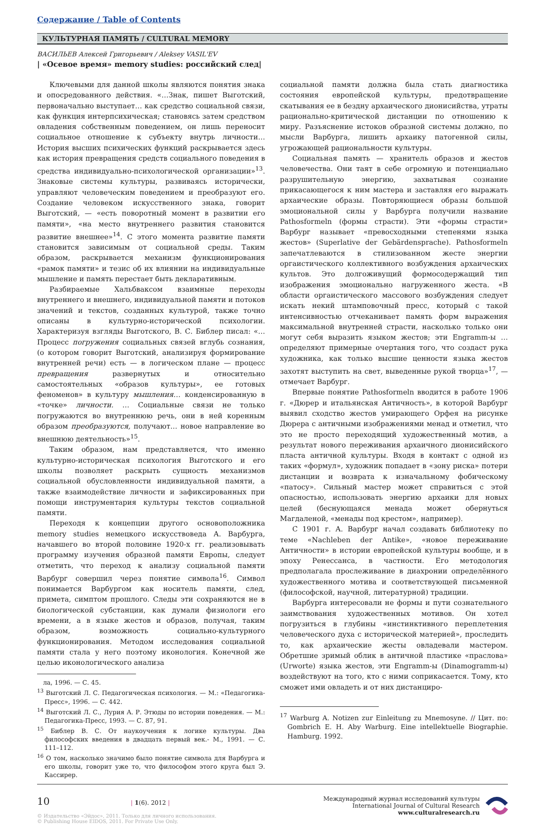Содержание / Table of Contents
КУЛЬТУРНАЯ ПАМЯТЬ / CULTURAL MEMORY
ВАСИЛЬЕВ Алексей Григорьевич / Aleksey VASIL'EV
| «Осевое время» memory studies: российский след|
Ключевыми для данной школы являются понятия знака и опосредованного действия. «…Знак, пишет Выготский, первоначально выступает… как средство социальной связи, как функция интерпсихическая; становясь затем средством овладения собственным поведением, он лишь переносит социальное отношение к субъекту внутрь личности… История высших психических функций раскрывается здесь как история превращения средств социального поведения в средства индивидуально-психологической организации»<sup>13</sup>. Знаковые системы культуры, развиваясь исторически, управляют человеческим поведением и преобразуют его. Создание человеком искусственного знака, говорит Выготский, — «есть поворотный момент в развитии его памяти», «на место внутреннего развития становится развитие внешнее»<sup>14</sup>. С этого момента развитие памяти становится зависимым от социальной среды. Таким образом, раскрывается механизм функционирования «рамок памяти» и тезис об их влиянии на индивидуальные мышление и память перестает быть декларативным.
Разбираемые Хальбваксом взаимные переходы внутреннего и внешнего, индивидуальной памяти и потоков значений и текстов, созданных культурой, также точно описаны в культурно-исторической психологии. Характеризуя взгляды Выготского, В. С. Библер писал: «…Процесс погружения социальных связей вглубь сознания, (о котором говорит Выготский, анализируя формирование внутренней речи) есть — в логическом плане — процесс превращения развернутых и относительно самостоятельных «образов культуры», ее готовых феноменов» в культуру мышления… конденсированную в «точке» личности. … Социальные связи не только погружаются во внутреннюю речь, они в ней коренным образом преобразуются, получают… новое направление во внешнюю деятельность»<sup>15</sup>.
Таким образом, нам представляется, что именно культурно-историческая психология Выготского и его школы позволяет раскрыть сущность механизмов социальной обусловленности индивидуальной памяти, а также взаимодействие личности и зафиксированных при помощи инструментария культуры текстов социальной памяти.
Переходя к концепции другого основоположника memory studies немецкого искусствоведа А. Варбурга, начавшего во второй половине 1920-х гг. реализовывать программу изучения образной памяти Европы, следует отметить, что переход к анализу социальной памяти Варбург совершил через понятие символа<sup>16</sup>. Символ понимается Варбургом как носитель памяти, след, примета, симптом прошлого. Следы эти сохраняются не в биологической субстанции, как думали физиологи его времени, а в языке жестов и образов, получая, таким образом, возможность социально-культурного функционирования. Методом исследования социальной памяти стала у него поэтому иконология. Конечной же целью иконологического анализа
ла, 1996. — С. 45.
<sup>13</sup> Выготский Л. С. Педагогическая психология. — М.: «Педагогика-Пресс», 1996. — С. 442.
<sup>14</sup> Выготский Л. С., Лурия А. Р. Этюды по истории поведения. — М.: Педагогика-Пресс, 1993. — С. 87, 91.
<sup>15</sup> Библер В. С. От наукоучения к логике культуры. Два философских введения в двадцать первый век.- М., 1991. — С. 111–112.
<sup>16</sup> О том, насколько значимо было понятие символа для Варбурга и его школы, говорит уже то, что философом этого круга был Э. Кассирер.
социальной памяти должна была стать диагностика состояния европейской культуры, предотвращение скатывания ее в бездну архаического дионисийства, утраты рационально-критической дистанции по отношению к миру. Разъяснение истоков образной системы должно, по мысли Варбурга, лишить архаику патогенной силы, угрожающей рациональности культуры.
Социальная память — хранитель образов и жестов человечества. Они таят в себе огромную и потенциально разрушительную энергию, захватывая сознание прикасающегося к ним мастера и заставляя его выражать архаические образы. Повторяющиеся образы большой эмоциональной силы у Варбурга получили название Pathosformeln (формы страсти). Эти «формы страсти» Варбург называет «превосходными степенями языка жестов» (Superlative der Gebärdensprache). Pathosformeln запечатлеваются в стилизованном жесте энергии оргаистического коллективного возбуждения архаических культов. Это долгоживущий формосодержащий тип изображения эмоционально нагруженного жеста. «В области оргаистического массового возбуждения следует искать некий штамповочный пресс, который с такой интенсивностью отчеканивает память форм выражения максимальной внутренней страсти, насколько только они могут себя выразить языком жестов; эти Engramm-ы … определяют примерные очертания того, что создаст рука художника, как только высшие ценности языка жестов захотят выступить на свет, выведенные рукой творца»<sup>17</sup>, — отмечает Варбург.
Впервые понятие Pathosformeln вводится в работе 1906 г. «Дюрер и итальянская Античность», в которой Варбург выявил сходство жестов умирающего Орфея на рисунке Дюрера с античными изображениями менад и отметил, что это не просто переходящий художественный мотив, а результат нового переживания архаичного дионисийского пласта античной культуры. Входя в контакт с одной из таких «формул», художник попадает в «зону риска» потери дистанции и возврата к изначальному фобическому «патосу». Сильный мастер может справиться с этой опасностью, использовать энергию архаики для новых целей (беснующаяся менада может обернуться Магдаленой, «менады под крестом», например).
С 1901 г. А. Варбург начал создавать библиотеку по теме «Nachleben der Antike», «новое переживание Античности» в истории европейской культуры вообще, и в эпоху Ренессанса, в частности. Его методология предполагала прослеживание в диахронии определённого художественного мотива и соответствующей письменной (философской, научной, литературной) традиции.
Варбурга интересовали не формы и пути сознательного заимствования художественных мотивов. Он хотел погрузиться в глубины «инстинктивного переплетения человеческого духа с исторической материей», проследить то, как архаические жесты овладевали мастером. Обретшие зримый облик в античной пластике «праслова» (Urworte) языка жестов, эти Engramm-ы (Dinamogramm-ы) воздействуют на того, кто с ними соприкасается. Тому, кто сможет ими овладеть и от них дистанциро-
<sup>17</sup> Warburg A. Notizen zur Einleitung zu Mnemosyne. // Цит. по: Gombrich E. H. Aby Warburg. Eine intellektuelle Biographie. Hamburg. 1992.
10 | 1(6). 2012 |
© Издательство «Эйдос», 2011. Только для личного использования.
© Publishing House EIDOS, 2011. For Private Use Only.
Международный журнал исследований культуры
International Journal of Cultural Research
www.culturalresearch.ru